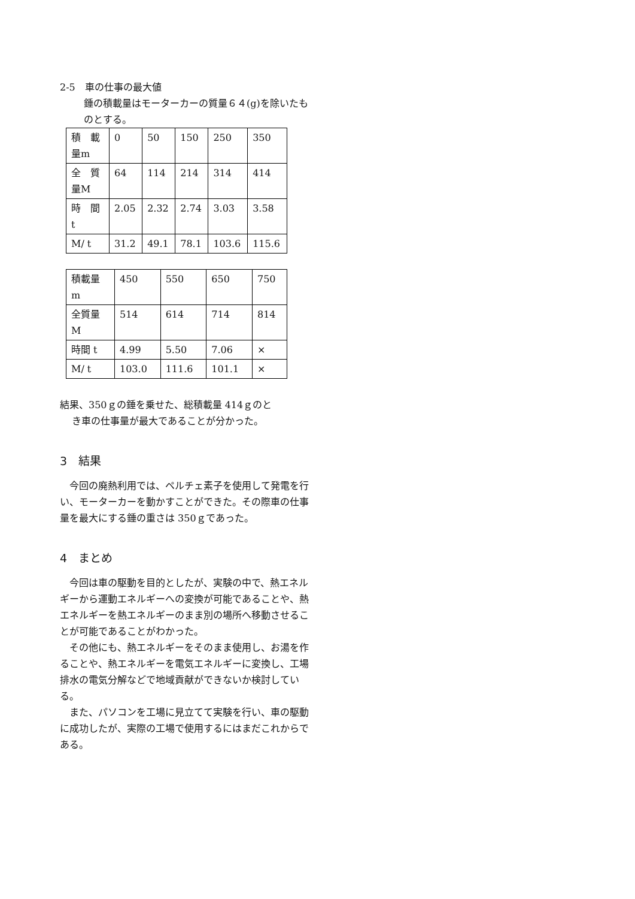2-5　車の仕事の最大値
錘の積載量はモーターカーの質量６４(g)を除いたものとする。
| 積 載量m | 0 | 50 | 150 | 250 | 350 |
| 全 質量M | 64 | 114 | 214 | 314 | 414 |
| 時 間 t | 2.05 | 2.32 | 2.74 | 3.03 | 3.58 |
| M/ t | 31.2 | 49.1 | 78.1 | 103.6 | 115.6 |
| 積載量 m | 450 | 550 | 650 | 750 |
| 全質量 M | 514 | 614 | 714 | 814 |
| 時間 t | 4.99 | 5.50 | 7.06 | × |
| M/ t | 103.0 | 111.6 | 101.1 | × |
結果、350ｇの錘を乗せた、総積載量 414ｇのと
き車の仕事量が最大であることが分かった。
3　結果
　今回の廃熱利用では、ペルチェ素子を使用して発電を行い、モーターカーを動かすことができた。その際車の仕事量を最大にする錘の重さは 350ｇであった。
4　まとめ
　今回は車の駆動を目的としたが、実験の中で、熱エネルギーから運動エネルギーへの変換が可能であることや、熱エネルギーを熱エネルギーのまま別の場所へ移動させることが可能であることがわかった。
　その他にも、熱エネルギーをそのまま使用し、お湯を作ることや、熱エネルギーを電気エネルギーに変換し、工場排水の電気分解などで地域貢献ができないか検討している。
　また、パソコンを工場に見立てて実験を行い、車の駆動に成功したが、実際の工場で使用するにはまだこれからである。